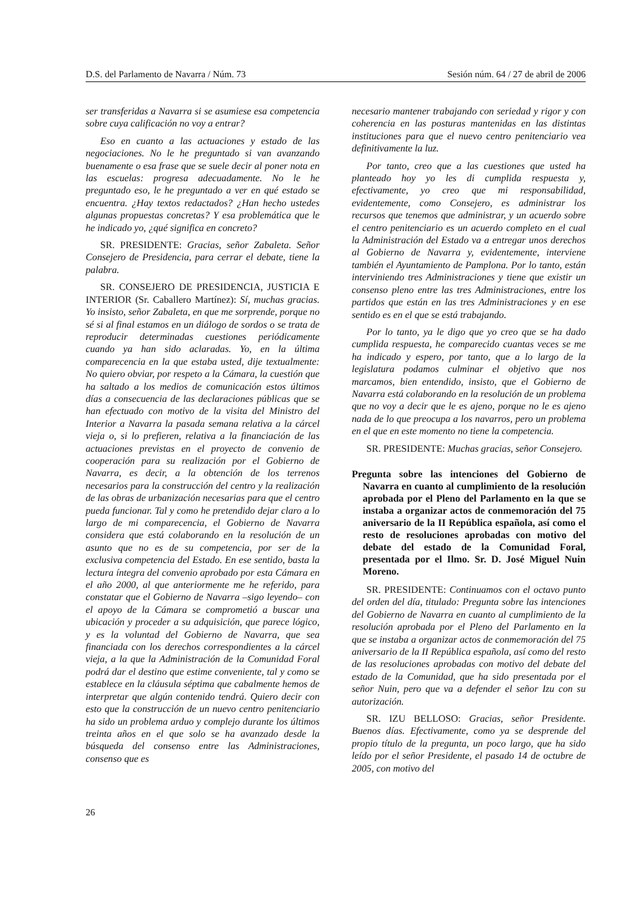D.S. del Parlamento de Navarra / Núm. 73 Sesión núm. 64 / 27 de abril de 2006
ser transferidas a Navarra si se asumiese esa competencia sobre cuya calificación no voy a entrar?
Eso en cuanto a las actuaciones y estado de las negociaciones. No le he preguntado si van avanzando buenamente o esa frase que se suele decir al poner nota en las escuelas: progresa adecuadamente. No le he preguntado eso, le he preguntado a ver en qué estado se encuentra. ¿Hay textos redactados? ¿Han hecho ustedes algunas propuestas concretas? Y esa problemática que le he indicado yo, ¿qué significa en concreto?
SR. PRESIDENTE: Gracias, señor Zabaleta. Señor Consejero de Presidencia, para cerrar el debate, tiene la palabra.
SR. CONSEJERO DE PRESIDENCIA, JUSTICIA E INTERIOR (Sr. Caballero Martínez): Sí, muchas gracias. Yo insisto, señor Zabaleta, en que me sorprende, porque no sé si al final estamos en un diálogo de sordos o se trata de reproducir determinadas cuestiones periódicamente cuando ya han sido aclaradas. Yo, en la última comparecencia en la que estaba usted, dije textualmente: No quiero obviar, por respeto a la Cámara, la cuestión que ha saltado a los medios de comunicación estos últimos días a consecuencia de las declaraciones públicas que se han efectuado con motivo de la visita del Ministro del Interior a Navarra la pasada semana relativa a la cárcel vieja o, si lo prefieren, relativa a la financiación de las actuaciones previstas en el proyecto de convenio de cooperación para su realización por el Gobierno de Navarra, es decir, a la obtención de los terrenos necesarios para la construcción del centro y la realización de las obras de urbanización necesarias para que el centro pueda funcionar. Tal y como he pretendido dejar claro a lo largo de mi comparecencia, el Gobierno de Navarra considera que está colaborando en la resolución de un asunto que no es de su competencia, por ser de la exclusiva competencia del Estado. En ese sentido, basta la lectura íntegra del convenio aprobado por esta Cámara en el año 2000, al que anteriormente me he referido, para constatar que el Gobierno de Navarra –sigo leyendo– con el apoyo de la Cámara se comprometió a buscar una ubicación y proceder a su adquisición, que parece lógico, y es la voluntad del Gobierno de Navarra, que sea financiada con los derechos correspondientes a la cárcel vieja, a la que la Administración de la Comunidad Foral podrá dar el destino que estime conveniente, tal y como se establece en la cláusula séptima que cabalmente hemos de interpretar que algún contenido tendrá. Quiero decir con esto que la construcción de un nuevo centro penitenciario ha sido un problema arduo y complejo durante los últimos treinta años en el que solo se ha avanzado desde la búsqueda del consenso entre las Administraciones, consenso que es
necesario mantener trabajando con seriedad y rigor y con coherencia en las posturas mantenidas en las distintas instituciones para que el nuevo centro penitenciario vea definitivamente la luz.
Por tanto, creo que a las cuestiones que usted ha planteado hoy yo les di cumplida respuesta y, efectivamente, yo creo que mi responsabilidad, evidentemente, como Consejero, es administrar los recursos que tenemos que administrar, y un acuerdo sobre el centro penitenciario es un acuerdo completo en el cual la Administración del Estado va a entregar unos derechos al Gobierno de Navarra y, evidentemente, interviene también el Ayuntamiento de Pamplona. Por lo tanto, están interviniendo tres Administraciones y tiene que existir un consenso pleno entre las tres Administraciones, entre los partidos que están en las tres Administraciones y en ese sentido es en el que se está trabajando.
Por lo tanto, ya le digo que yo creo que se ha dado cumplida respuesta, he comparecido cuantas veces se me ha indicado y espero, por tanto, que a lo largo de la legislatura podamos culminar el objetivo que nos marcamos, bien entendido, insisto, que el Gobierno de Navarra está colaborando en la resolución de un problema que no voy a decir que le es ajeno, porque no le es ajeno nada de lo que preocupa a los navarros, pero un problema en el que en este momento no tiene la competencia.
SR. PRESIDENTE: Muchas gracias, señor Consejero.
Pregunta sobre las intenciones del Gobierno de Navarra en cuanto al cumplimiento de la resolución aprobada por el Pleno del Parlamento en la que se instaba a organizar actos de conmemoración del 75 aniversario de la II República española, así como el resto de resoluciones aprobadas con motivo del debate del estado de la Comunidad Foral, presentada por el Ilmo. Sr. D. José Miguel Nuin Moreno.
SR. PRESIDENTE: Continuamos con el octavo punto del orden del día, titulado: Pregunta sobre las intenciones del Gobierno de Navarra en cuanto al cumplimiento de la resolución aprobada por el Pleno del Parlamento en la que se instaba a organizar actos de conmemoración del 75 aniversario de la II República española, así como del resto de las resoluciones aprobadas con motivo del debate del estado de la Comunidad, que ha sido presentada por el señor Nuin, pero que va a defender el señor Izu con su autorización.
SR. IZU BELLOSO: Gracias, señor Presidente. Buenos días. Efectivamente, como ya se desprende del propio título de la pregunta, un poco largo, que ha sido leído por el señor Presidente, el pasado 14 de octubre de 2005, con motivo del
26